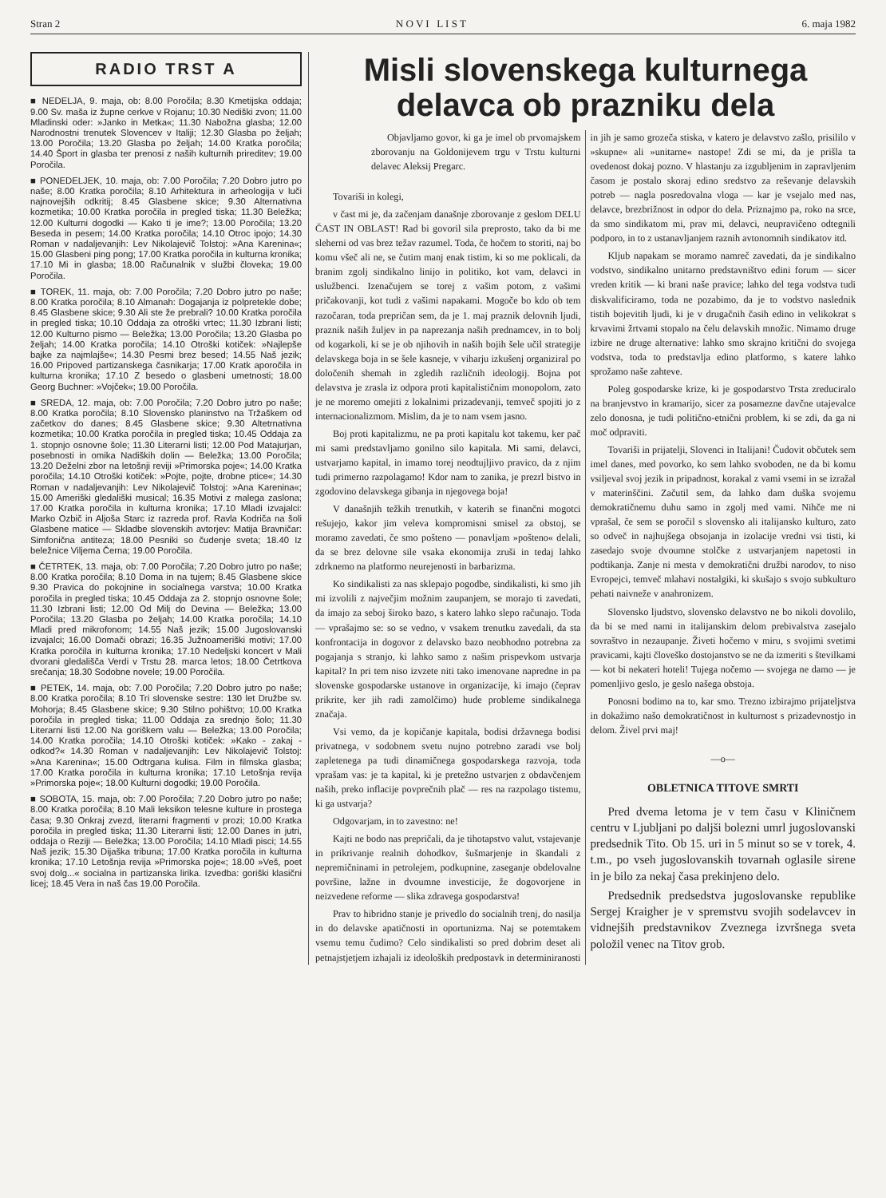Stran 2 N O V I L I S T 6. maja 1982
RADIO TRST A
■ NEDELJA, 9. maja, ob: 8.00 Poročila; 8.30 Kmetijska oddaja; 9.00 Sv. maša iz župne cerkve v Rojanu; 10.30 Nediški zvon; 11.00 Mladinski oder: »Janko in Metka«; 11.30 Nabožna glasba; 12.00 Narodnostni trenutek Slovencev v Italiji; 12.30 Glasba po željah; 13.00 Poročila; 13.20 Glasba po željah; 14.00 Kratka poročila; 14.40 Šport in glasba ter prenosi z naših kulturnih prireditev; 19.00 Poročila.
■ PONEDELJEK, 10. maja, ob: 7.00 Poročila; 7.20 Dobro jutro po naše; 8.00 Kratka poročila; 8.10 Arhitektura in arheologija v luči najnovejših odkritij; 8.45 Glasbene skice; 9.30 Alternativna kozmetika; 10.00 Kratka poročila in pregled tiska; 11.30 Beležka; 12.00 Kulturni dogodki — Kako ti je ime?; 13.00 Poročila; 13.20 Beseda in pesem; 14.00 Kratka poročila; 14.10 Otroc ipojo; 14.30 Roman v nadaljevanjih: Lev Nikolajevič Tolstoj: »Ana Karenina«; 15.00 Glasbeni ping pong; 17.00 Kratka poročila in kulturna kronika; 17.10 Mi in glasba; 18.00 Računalnik v službi človeka; 19.00 Poročila.
■ TOREK, 11. maja, ob: 7.00 Poročila; 7.20 Dobro jutro po naše; 8.00 Kratka poročila; 8.10 Almanah: Dogajanja iz polpretekle dobe; 8.45 Glasbene skice; 9.30 Ali ste že prebrali? 10.00 Kratka poročila in pregled tiska; 10.10 Oddaja za otroški vrtec; 11.30 Izbrani listi; 12.00 Kulturno pismo — Beležka; 13.00 Poročila; 13.20 Glasba po željah; 14.00 Kratka poročila; 14.10 Otroški kotiček: »Najlepše bajke za najmlajše«; 14.30 Pesmi brez besed; 14.55 Naš jezik; 16.00 Pripoved partizanskega časnikarja; 17.00 Kratk aporočila in kulturna kronika; 17.10 Z besedo o glasbeni umetnosti; 18.00 Georg Buchner: »Vojček«; 19.00 Poročila.
■ SREDA, 12. maja, ob: 7.00 Poročila; 7.20 Dobro jutro po naše; 8.00 Kratka poročila; 8.10 Slovensko planinstvo na Tržaškem od začetkov do danes; 8.45 Glasbene skice; 9.30 Altetrnativna kozmetika; 10.00 Kratka poročila in pregled tiska; 10.45 Oddaja za 1. stopnjo osnovne šole; 11.30 Literarni listi; 12.00 Pod Matajurjan, posebnosti in omika Nadiških dolin — Beležka; 13.00 Poročila; 13.20 Deželni zbor na letošnji reviji »Primorska poje«; 14.00 Kratka poročila; 14.10 Otroški kotiček: »Pojte, pojte, drobne ptice«; 14.30 Roman v nadaljevanjih: Lev Nikolajevič Tolstoj: »Ana Karenina«; 15.00 Ameriški gledališki musical; 16.35 Motivi z malega zaslona; 17.00 Kratka poročila in kulturna kronika; 17.10 Mladi izvajalci: Marko Ozbič in Aljoša Starc iz razreda prof. Ravla Kodriča na šoli Glasbene matice — Skladbe slovenskih avtorjev: Matija Bravničar: Simfonična antiteza; 18.00 Pesniki so čudenje sveta; 18.40 Iz beležnice Viljema Černa; 19.00 Poročila.
■ ČETRTEK, 13. maja, ob: 7.00 Poročila; 7.20 Dobro jutro po naše; 8.00 Kratka poročila; 8.10 Doma in na tujem; 8.45 Glasbene skice 9.30 Pravica do pokojnine in socialnega varstva; 10.00 Kratka poročila in pregled tiska; 10.45 Oddaja za 2. stopnjo osnovne šole; 11.30 Izbrani listi; 12.00 Od Milj do Devina — Beležka; 13.00 Poročila; 13.20 Glasba po željah; 14.00 Kratka poročila; 14.10 Mladi pred mikrofonom; 14.55 Naš jezik; 15.00 Jugoslovanski izvajalci; 16.00 Domači obrazi; 16.35 Južnoameriški motivi; 17.00 Kratka poročila in kulturna kronika; 17.10 Nedeljski koncert v Mali dvorani gledališča Verdi v Trstu 28. marca letos; 18.00 Četrtkova srečanja; 18.30 Sodobne novele; 19.00 Poročila.
■ PETEK, 14. maja, ob: 7.00 Poročila; 7.20 Dobro jutro po naše; 8.00 Kratka poročila; 8.10 Tri slovenske sestre: 130 let Družbe sv. Mohorja; 8.45 Glasbene skice; 9.30 Stilno pohištvo; 10.00 Kratka poročila in pregled tiska; 11.00 Oddaja za srednjo šolo; 11.30 Literarni listi 12.00 Na goriškem valu — Beležka; 13.00 Poročila; 14.00 Kratka poročila; 14.10 Otroški kotiček: »Kako - zakaj - odkod?« 14.30 Roman v nadaljevanjih: Lev Nikolajevič Tolstoj: »Ana Karenina«; 15.00 Odtrgana kulisa. Film in filmska glasba; 17.00 Kratka poročila in kulturna kronika; 17.10 Letošnja revija »Primorska poje«; 18.00 Kulturni dogodki; 19.00 Poročila.
■ SOBOTA, 15. maja, ob: 7.00 Poročila; 7.20 Dobro jutro po naše; 8.00 Kratka poročila; 8.10 Mali leksikon telesne kulture in prostega časa; 9.30 Onkraj zvezd, literarni fragmenti v prozi; 10.00 Kratka poročila in pregled tiska; 11.30 Literarni listi; 12.00 Danes in jutri, oddaja o Reziji — Beležka; 13.00 Poročila; 14.10 Mladi pisci; 14.55 Naš jezik; 15.30 Dijaška tribuna; 17.00 Kratka poročila in kulturna kronika; 17.10 Letošnja revija »Primorska poje«; 18.00 »Veš, poet svoj dolg...« socialna in partizanska lirika. Izvedba: goriški klasični licej; 18.45 Vera in naš čas 19.00 Poročila.
Misli slovenskega kulturnega delavca ob prazniku dela
Objavljamo govor, ki ga je imel ob prvomajskem zborovanju na Goldonijevem trgu v Trstu kulturni delavec Aleksij Pregarc.
Tovariši in kolegi,
v čast mi je, da začenjam današnje zborovanje z geslom DELU ČAST IN OBLAST! Rad bi govoril sila preprosto, tako da bi me sleherni od vas brez težav razumel. Toda, če hočem to storiti, naj bo komu všeč ali ne, se čutim manj enak tistim, ki so me poklicali, da branim zgolj sindikalno linijo in politiko, kot vam, delavci in uslužbenci. Izenačujem se torej z vašim potom, z vašimi pričakovanji, kot tudi z vašimi napakami. Mogoče bo kdo ob tem razočaran, toda prepričan sem, da je 1. maj praznik delovnih ljudi, praznik naših žuljev in pa naprezanja naših prednamcev, in to bolj od kogarkoli, ki se je ob njihovih in naših bojih šele učil strategije delavskega boja in se šele kasneje, v viharju izkušenj organiziral po določenih shemah in zgledih različnih ideologij. Bojna pot delavstva je zrasla iz odpora proti kapitalističnim monopolom, zato je ne moremo omejiti z lokalnimi prizadevanji, temveč spojiti jo z internacionalizmom. Mislim, da je to nam vsem jasno.
Boj proti kapitalizmu, ne pa proti kapitalu kot takemu, ker pač mi sami predstavljamo gonilno silo kapitala. Mi sami, delavci, ustvarjamo kapital, in imamo torej neodtujljivo pravico, da z njim tudi primerno razpolagamo! Kdor nam to zanika, je prezrl bistvo in zgodovino delavskega gibanja in njegovega boja!
V današnjih težkih trenutkih, v katerih se finančni mogotci rešujejo, kakor jim veleva kompromisni smisel za obstoj, se moramo zavedati, če smo pošteno — ponavljam »pošteno« delali, da se brez delovne sile vsaka ekonomija zruši in tedaj lahko zdrknemo na platformo neurejenosti in barbarizma.
Ko sindikalisti za nas sklepajo pogodbe, sindikalisti, ki smo jih mi izvolili z največjim možnim zaupanjem, se morajo ti zavedati, da imajo za seboj široko bazo, s katero lahko slepo računajo. Toda — vprašajmo se: so se vedno, v vsakem trenutku zavedali, da sta konfrontacija in dogovor z delavsko bazo neobhodno potrebna za pogajanja s stranjo, ki lahko samo z našim prispevkom ustvarja kapital? In pri tem niso izvzete niti tako imenovane napredne in pa slovenske gospodarske ustanove in organizacije, ki imajo (čeprav prikrite, ker jih radi zamolčimo) hude probleme sindikalnega značaja.
Vsi vemo, da je kopičanje kapitala, bodisi državnega bodisi privatnega, v sodobnem svetu nujno potrebno zaradi vse bolj zapletenega pa tudi dinamičnega gospodarskega razvoja, toda vprašam vas: je ta kapital, ki je pretežno ustvarjen z obdavčenjem naših, preko inflacije povprečnih plač — res na razpolago tistemu, ki ga ustvarja?
Odgovarjam, in to zavestno: ne!
Kajti ne bodo nas prepričali, da je tihotapstvo valut, vstajevanje in prikrivanje realnih dohodkov, šušmarjenje in škandali z nepremičninami in petrolejem, podkupnine, zaseganje obdelovalne površine, lažne in dvoumne investicije, že dogovorjene in neizvedene reforme — slika zdravega gospodarstva!
Prav to hibridno stanje je privedlo do socialnih trenj, do nasilja in do delavske apatičnosti in oportunizma. Naj se potemtakem vsemu temu čudimo? Celo sindikalisti so pred dobrim deset ali petnajstjetjem izhajali iz ideoloških predpostavk in determiniranosti in jih je samo grozeča stiska, v katero je delavstvo zašlo, prisililo v »skupne« ali »unitarne« nastope! Zdi se mi, da je prišla ta ovedenost dokaj pozno. V hlastanju za izgubljenim in zapravljenim časom je postalo skoraj edino sredstvo za reševanje delavskih potreb — nagla posredovalna vloga — kar je vsejalo med nas, delavce, brezbrižnost in odpor do dela. Priznajmo pa, roko na srce, da smo sindikatom mi, prav mi, delavci, neupravičeno odtegnili podporo, in to z ustanavljanjem raznih avtonomnih sindikatov itd.
Kljub napakam se moramo namreč zavedati, da je sindikalno vodstvo, sindikalno unitarno predstavništvo edini forum — sicer vreden kritik — ki brani naše pravice; lahko del tega vodstva tudi diskvalificiramo, toda ne pozabimo, da je to vodstvo naslednik tistih bojevitih ljudi, ki je v drugačnih časih edino in velikokrat s krvavimi žrtvami stopalo na čelu delavskih množic. Nimamo druge izbire ne druge alternative: lahko smo skrajno kritični do svojega vodstva, toda to predstavlja edino platformo, s katere lahko sprožamo naše zahteve.
Poleg gospodarske krize, ki je gospodarstvo Trsta zreduciralo na branjevstvo in kramarijo, sicer za posamezne davčne utajevalce zelo donosna, je tudi politično-etnični problem, ki se zdi, da ga ni moč odpraviti.
Tovariši in prijatelji, Slovenci in Italijani! Čudovit občutek sem imel danes, med povorko, ko sem lahko svoboden, ne da bi komu vsiljeval svoj jezik in pripadnost, korakal z vami vsemi in se izražal v materinščini. Začutil sem, da lahko dam duška svojemu demokratičnemu duhu samo in zgolj med vami. Nihče me ni vprašal, če sem se poročil s slovensko ali italijansko kulturo, zato so odveč in najhujšega obsojanja in izolacije vredni vsi tisti, ki zasedajo svoje dvoumne stolčke z ustvarjanjem napetosti in podtikanja. Zanje ni mesta v demokratični družbi narodov, to niso Evropejci, temveč mlahavi nostalgiki, ki skušajo s svojo subkulturo pehati naivneže v anahronizem.
Slovensko ljudstvo, slovensko delavstvo ne bo nikoli dovolilo, da bi se med nami in italijanskim delom prebivalstva zasejalo sovraštvo in nezaupanje. Živeti hočemo v miru, s svojimi svetimi pravicami, kajti človeško dostojanstvo se ne da izmeriti s številkami — kot bi nekateri hoteli! Tujega nočemo — svojega ne damo — je pomenljivo geslo, je geslo našega obstoja.
Ponosni bodimo na to, kar smo. Trezno izbirajmo prijateljstva in dokažimo našo demokratičnost in kulturnost s prizadevnostjo in delom. Živel prvi maj!
—o—
OBLETNICA TITOVE SMRTI
Pred dvema letoma je v tem času v Kliničnem centru v Ljubljani po daljši bolezni umrl jugoslovanski predsednik Tito. Ob 15. uri in 5 minut so se v torek, 4. t.m., po vseh jugoslovanskih tovarnah oglasile sirene in je bilo za nekaj časa prekinjeno delo.
Predsednik predsedstva jugoslovanske republike Sergej Kraigher je v spremstvu svojih sodelavcev in vidnejših predstavnikov Zveznega izvršnega sveta položil venec na Titov grob.